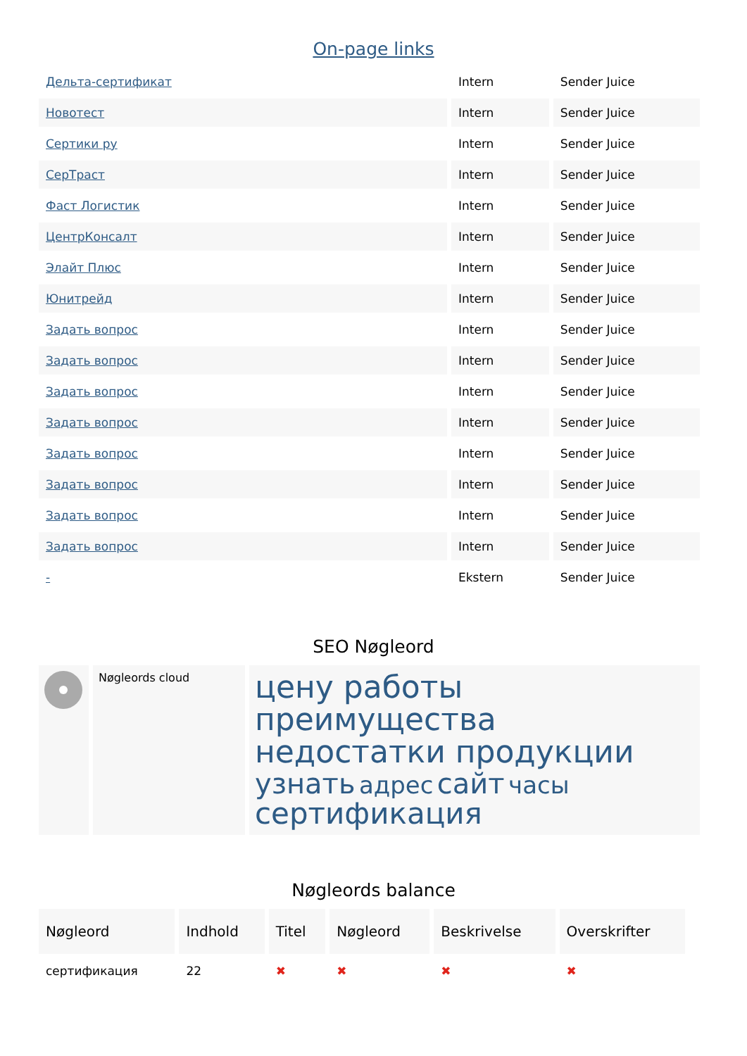On-page links
| Дельта-сертификат | Intern | Sender Juice |
| Новотест | Intern | Sender Juice |
| Сертики ру | Intern | Sender Juice |
| СерТраст | Intern | Sender Juice |
| Фаст Логистик | Intern | Sender Juice |
| ЦентрКонсалт | Intern | Sender Juice |
| Элайт Плюс | Intern | Sender Juice |
| Юнитрейд | Intern | Sender Juice |
| Задать вопрос | Intern | Sender Juice |
| Задать вопрос | Intern | Sender Juice |
| Задать вопрос | Intern | Sender Juice |
| Задать вопрос | Intern | Sender Juice |
| Задать вопрос | Intern | Sender Juice |
| Задать вопрос | Intern | Sender Juice |
| Задать вопрос | Intern | Sender Juice |
| Задать вопрос | Intern | Sender Juice |
| - | Ekstern | Sender Juice |
SEO Nøgleord
| | Nøgleords cloud | цену работы преимущества недостатки продукции узнать адрес сайт часы сертификация |
Nøgleords balance
| Nøgleord | Indhold | Titel | Nøgleord | Beskrivelse | Overskrifter |
| сертификация | 22 | ✖ | ✖ | ✖ | ✖ |